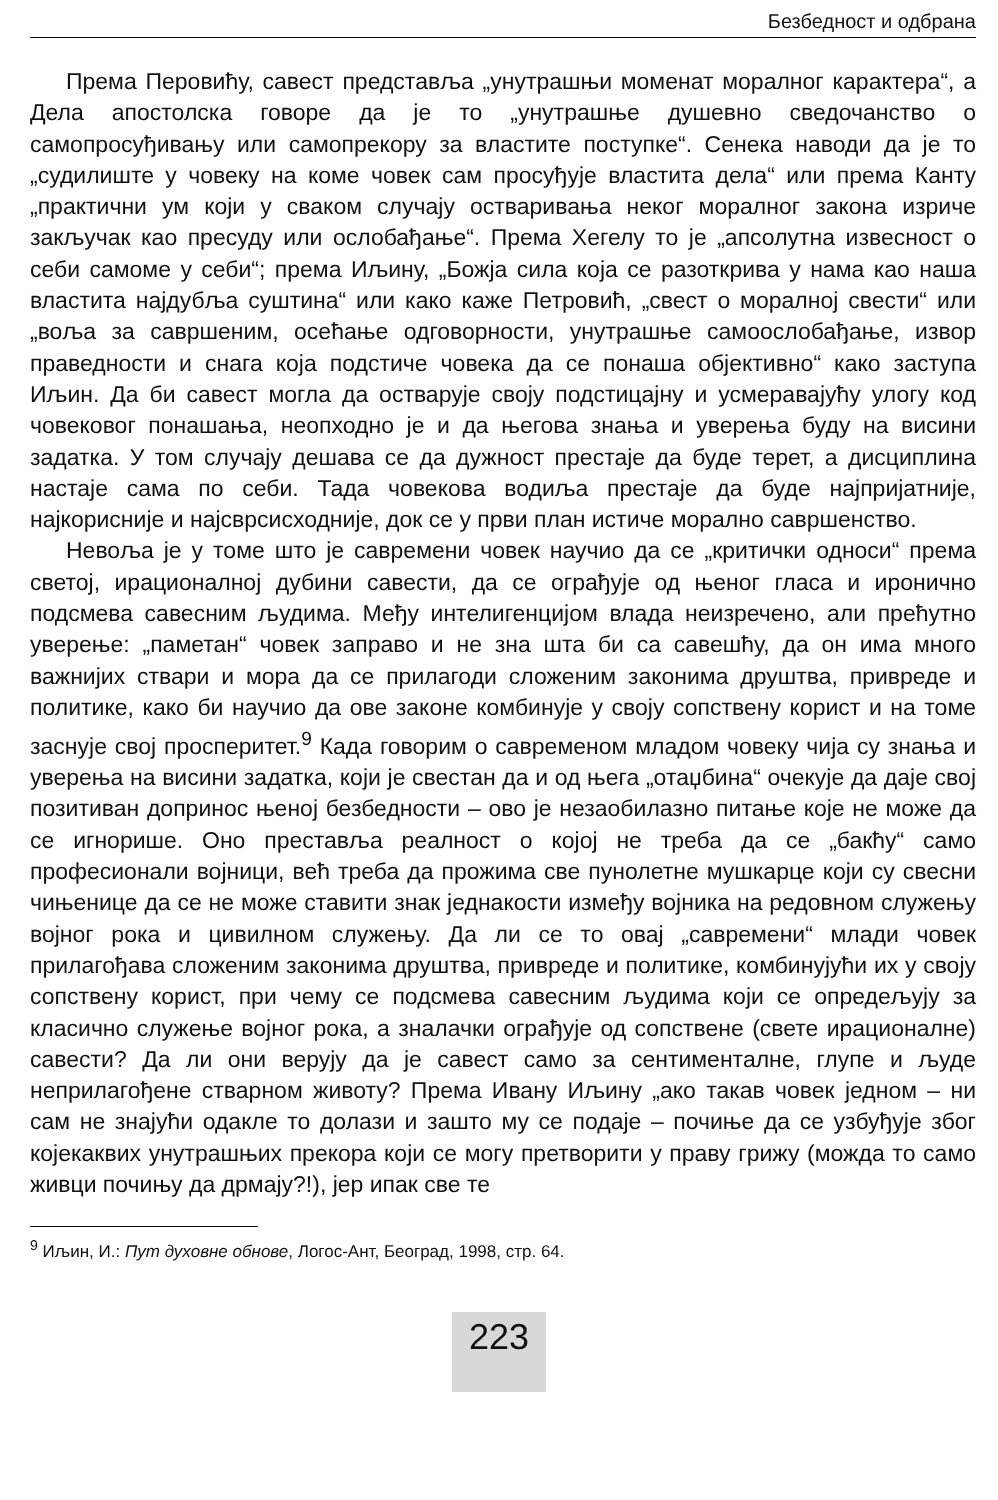Безбедност и одбрана
Према Перовићу, савест представља „унутрашњи моменат моралног карактера“, а Дела апостолска говоре да је то „унутрашње душевно сведочанство о самопросуђивању или самопрекору за властите поступке“. Сенека наводи да је то „судилиште у човеку на коме човек сам просуђује властита дела“ или према Канту „практични ум који у сваком случају остваривања неког моралног закона изриче закључак као пресуду или ослобађање“. Према Хегелу то је „апсолутна извесност о себи самоме у себи“; према Иљину, „Божја сила која се разоткрива у нама као наша властита најдубља суштина“ или како каже Петровић, „свест о моралној свести“ или „воља за савршеним, осећање одговорности, унутрашње самоослобађање, извор праведности и снага која подстиче човека да се понаша објективно“ како заступа Иљин. Да би савест могла да остварује своју подстицајну и усмеравајућу улогу код човековог понашања, неопходно је и да његова знања и уверења буду на висини задатка. У том случају дешава се да дужност престаје да буде терет, а дисциплина настаје сама по себи. Тада човекова водиља престаје да буде најпријатније, најкорисније и најсврсисходније, док се у први план истиче морално савршенство.
Невоља је у томе што је савремени човек научио да се „критички односи“ према светој, ирационалној дубини савести, да се ограђује од њеног гласа и иронично подсмева савесним људима. Међу интелигенцијом влада неизречено, али прећутно уверење: „паметан“ човек заправо и не зна шта би са савешћу, да он има много важнијих ствари и мора да се прилагоди сложеним законима друштва, привреде и политике, како би научио да ове законе комбинује у своју сопствену корист и на томе заснује свој просперитет.<sup>9</sup> Када говорим о савременом младом човеку чија су знања и уверења на висини задатка, који је свестан да и од њега „отаџбина“ очекује да даје свој позитиван допринос њеној безбедности – ово је незаобилазно питање које не може да се игнорише. Оно преставља реалност о којој не треба да се „бакћу“ само професионали војници, већ треба да прожима све пунолетне мушкарце који су свесни чињенице да се не може ставити знак једнакости између војника на редовном служењу војног рока и цивилном служењу. Да ли се то овај „савремени“ млади човек прилагођава сложеним законима друштва, привреде и политике, комбинујући их у своју сопствену корист, при чему се подсмева савесним људима који се опредељују за класично служење војног рока, а зналачки ограђује од сопствене (свете ирационалне) савести? Да ли они верују да је савест само за сентименталне, глупе и људе неприлагођене стварном животу? Према Ивану Иљину „ако такав човек једном – ни сам не знајући одакле то долази и зашто му се подаје – почиње да се узбуђује због којекаквих унутрашњих прекора који се могу претворити у праву грижу (можда то само живци почињу да дрмају?!), јер ипак све те
<sup>9</sup> Иљин, И.: Пут духовне обнове, Логос-Aнт, Београд, 1998, стр. 64.
223